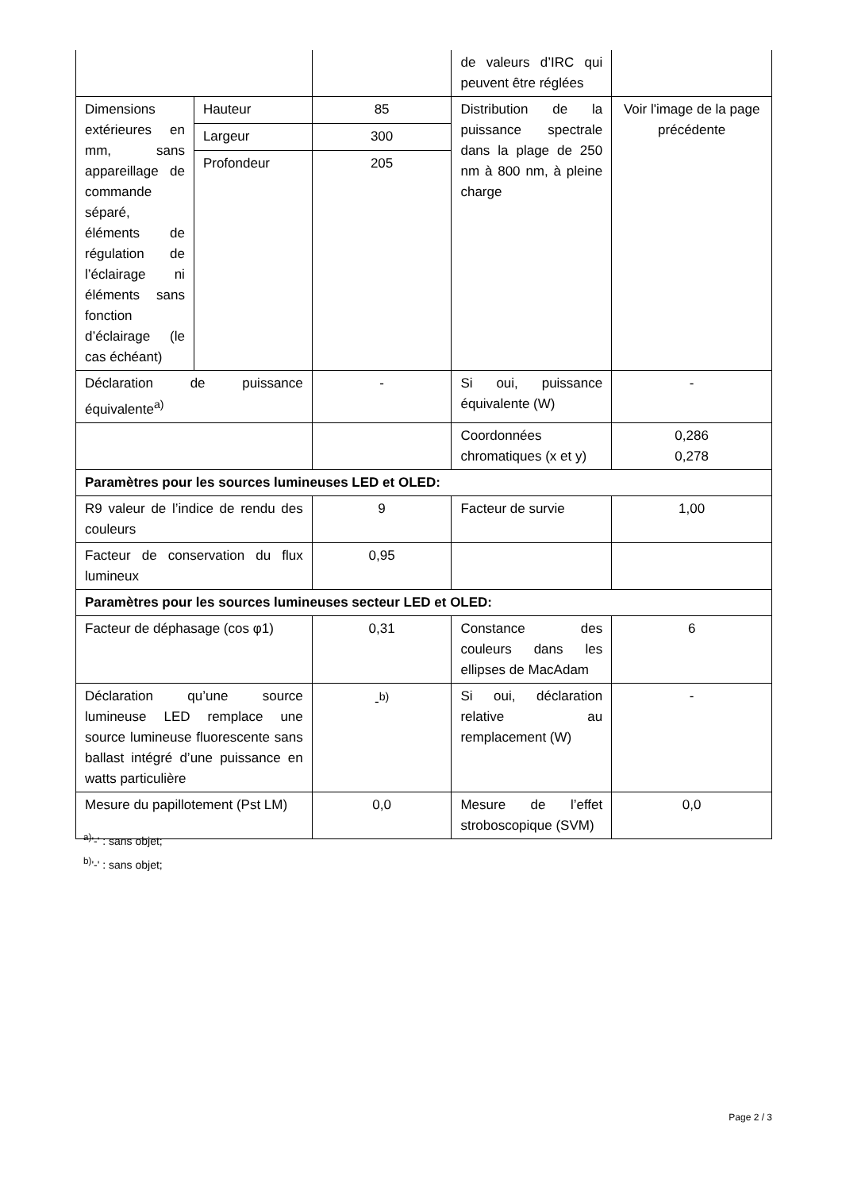| | | | de valeurs d’IRC qui peuvent être réglées | |
| Dimensions extérieures en mm, sans appareillage de commande séparé, éléments de régulation de l’éclairage ni éléments sans fonction d’éclairage (le cas échéant) | Hauteur | 85 | Distribution de la puissance spectrale dans la plage de 250 nm à 800 nm, à pleine charge | Voir l'image de la page précédente |
| | Largeur | 300 | | |
| | Profondeur | 205 | | |
| Déclaration de puissance équivalente<sup>a)</sup> | | - | Si oui, puissance équivalente (W) | - |
| | | | Coordonnées chromatiques (x et y) | 0,286 0,278 |
| Paramètres pour les sources lumineuses LED et OLED: | | | | |
| R9 valeur de l’indice de rendu des couleurs | | 9 | Facteur de survie | 1,00 |
| Facteur de conservation du flux lumineux | | 0,95 | | |
| Paramètres pour les sources lumineuses secteur LED et OLED: | | | | |
| Facteur de déphasage (cos φ1) | | 0,31 | Constance des couleurs dans les ellipses de MacAdam | 6 |
| Déclaration qu’une source lumineuse LED remplace une source lumineuse fluorescente sans ballast intégré d’une puissance en watts particulière | | -<sup>b)</sup> | Si oui, déclaration relative au remplacement (W) | - |
| Mesure du papillotement (Pst LM) | | 0,0 | Mesure de l’effet stroboscopique (SVM) | 0,0 |
<sup>a)</sup> '-' : sans objet;
<sup>b)</sup> '-' : sans objet;
Page 2 / 3